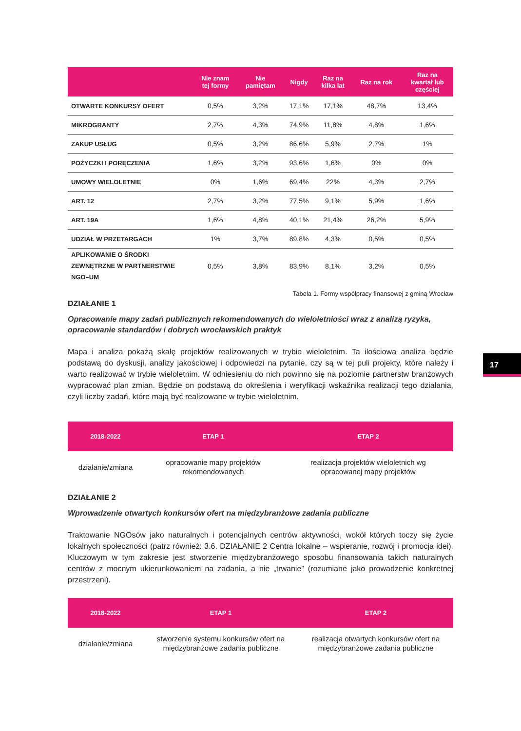| | Nie znam tej formy | Nie pamiętam | Nigdy | Raz na kilka lat | Raz na rok | Raz na kwartał lub częściej |
| --- | --- | --- | --- | --- | --- | --- |
| OTWARTE KONKURSY OFERT | 0,5% | 3,2% | 17,1% | 17,1% | 48,7% | 13,4% |
| MIKROGRANTY | 2,7% | 4,3% | 74,9% | 11,8% | 4,8% | 1,6% |
| ZAKUP USŁUG | 0,5% | 3,2% | 86,6% | 5,9% | 2,7% | 1% |
| POŻYCZKI I PORĘCZENIA | 1,6% | 3,2% | 93,6% | 1,6% | 0% | 0% |
| UMOWY WIELOLETNIE | 0% | 1,6% | 69,4% | 22% | 4,3% | 2,7% |
| ART. 12 | 2,7% | 3,2% | 77,5% | 9,1% | 5,9% | 1,6% |
| ART. 19A | 1,6% | 4,8% | 40,1% | 21,4% | 26,2% | 5,9% |
| UDZIAŁ W PRZETARGACH | 1% | 3,7% | 89,8% | 4,3% | 0,5% | 0,5% |
| APLIKOWANIE O ŚRODKI ZEWNĘTRZNE W PARTNERSTWIE NGO–UM | 0,5% | 3,8% | 83,9% | 8,1% | 3,2% | 0,5% |
Tabela 1. Formy współpracy finansowej z gminą Wrocław
DZIAŁANIE 1
Opracowanie mapy zadań publicznych rekomendowanych do wieloletniości wraz z analizą ryzyka, opracowanie standardów i dobrych wrocławskich praktyk
Mapa i analiza pokażą skalę projektów realizowanych w trybie wieloletnim. Ta ilościowa analiza będzie podstawą do dyskusji, analizy jakościowej i odpowiedzi na pytanie, czy są w tej puli projekty, które należy i warto realizować w trybie wieloletnim. W odniesieniu do nich powinno się na poziomie partnerstw branżowych wypracować plan zmian. Będzie on podstawą do określenia i weryfikacji wskaźnika realizacji tego działania, czyli liczby zadań, które mają być realizowane w trybie wieloletnim.
| 2018-2022 | ETAP 1 | ETAP 2 |
| --- | --- | --- |
| działanie/zmiana | opracowanie mapy projektów rekomendowanych | realizacja projektów wieloletnich wg opracowanej mapy projektów |
DZIAŁANIE 2
Wprowadzenie otwartych konkursów ofert na międzybranżowe zadania publiczne
Traktowanie NGOsów jako naturalnych i potencjalnych centrów aktywności, wokół których toczy się życie lokalnych społeczności (patrz również: 3.6. DZIAŁANIE 2 Centra lokalne – wspieranie, rozwój i promocja idei). Kluczowym w tym zakresie jest stworzenie międzybranżowego sposobu finansowania takich naturalnych centrów z mocnym ukierunkowaniem na zadania, a nie „trwanie” (rozumiane jako prowadzenie konkretnej przestrzeni).
| 2018-2022 | ETAP 1 | ETAP 2 |
| --- | --- | --- |
| działanie/zmiana | stworzenie systemu konkursów ofert na międzybranżowe zadania publiczne | realizacja otwartych konkursów ofert na międzybranżowe zadania publiczne |
17